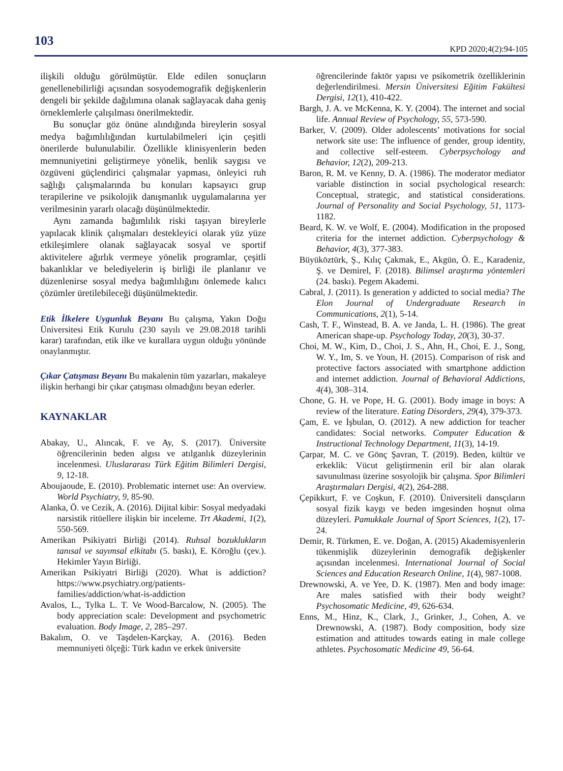103 KPD 2020;4(2):94-105
ilişkili olduğu görülmüştür. Elde edilen sonuçların genellenebilirliği açısından sosyodemografik değişkenlerin dengeli bir şekilde dağılımına olanak sağlayacak daha geniş örneklemlerle çalışılması önerilmektedir.
Bu sonuçlar göz önüne alındığında bireylerin sosyal medya bağımlılığından kurtulabilmeleri için çeşitli önerilerde bulunulabilir. Özellikle klinisyenlerin beden memnuniyetini geliştirmeye yönelik, benlik saygısı ve özgüveni güçlendirici çalışmalar yapması, önleyici ruh sağlığı çalışmalarında bu konuları kapsayıcı grup terapilerine ve psikolojik danışmanlık uygulamalarına yer verilmesinin yararlı olacağı düşünülmektedir.
Aynı zamanda bağımlılık riski taşıyan bireylerle yapılacak klinik çalışmaları destekleyici olarak yüz yüze etkileşimlere olanak sağlayacak sosyal ve sportif aktivitelere ağırlık vermeye yönelik programlar, çeşitli bakanlıklar ve belediyelerin iş birliği ile planlanır ve düzenlenirse sosyal medya bağımlılığını önlemede kalıcı çözümler üretilebileceği düşünülmektedir.
Etik İlkelere Uygunluk Beyanı Bu çalışma, Yakın Doğu Üniversitesi Etik Kurulu (230 sayılı ve 29.08.2018 tarihli karar) tarafından, etik ilke ve kurallara uygun olduğu yönünde onaylanmıştır.
Çıkar Çatışması Beyanı Bu makalenin tüm yazarları, makaleye ilişkin herhangi bir çıkar çatışması olmadığını beyan ederler.
KAYNAKLAR
Abakay, U., Alıncak, F. ve Ay, S. (2017). Üniversite öğrencilerinin beden algısı ve atılganlık düzeylerinin incelenmesi. Uluslararası Türk Eğitim Bilimleri Dergisi, 9, 12-18.
Aboujaoude, E. (2010). Problematic internet use: An overview. World Psychiatry, 9, 85-90.
Alanka, Ö. ve Cezik, A. (2016). Dijital kibir: Sosyal medyadaki narsistik ritüellere ilişkin bir inceleme. Trt Akademi, 1(2), 550-569.
Amerikan Psikiyatri Birliği (2014). Ruhsal bozuklukların tanısal ve sayımsal elkitabı (5. baskı), E. Köroğlu (çev.). Hekimler Yayın Birliği.
Amerikan Psikiyatri Birliği (2020). What is addiction? https://www.psychiatry.org/patients-families/addiction/what-is-addiction
Avalos, L., Tylka L. T. Ve Wood-Barcalow, N. (2005). The body appreciation scale: Development and psychometric evaluation. Body Image, 2, 285–297.
Bakalım, O. ve Taşdelen-Karçkay, A. (2016). Beden memnuniyeti ölçeği: Türk kadın ve erkek üniversite
öğrencilerinde faktör yapısı ve psikometrik özelliklerinin değerlendirilmesi. Mersin Üniversitesi Eğitim Fakültesi Dergisi, 12(1), 410-422.
Bargh, J. A. ve McKenna, K. Y. (2004). The internet and social life. Annual Review of Psychology, 55, 573-590.
Barker, V. (2009). Older adolescents’ motivations for social network site use: The influence of gender, group identity, and collective self-esteem. Cyberpsychology and Behavior, 12(2), 209-213.
Baron, R. M. ve Kenny, D. A. (1986). The moderator mediator variable distinction in social psychological research: Conceptual, strategic, and statistical considerations. Journal of Personality and Social Psychology, 51, 1173-1182.
Beard, K. W. ve Wolf, E. (2004). Modification in the proposed criteria for the internet addiction. Cyberpsychology & Behavior, 4(3), 377-383.
Büyüköztürk, Ş., Kılıç Çakmak, E., Akgün, Ö. E., Karadeniz, Ş. ve Demirel, F. (2018). Bilimsel araştırma yöntemleri (24. baskı). Pegem Akademi.
Cabral, J. (2011). Is generation y addicted to social media? The Elon Journal of Undergraduate Research in Communications, 2(1), 5-14.
Cash, T. F., Winstead, B. A. ve Janda, L. H. (1986). The great American shape-up. Psychology Today, 20(3), 30-37.
Choi, M. W., Kim, D., Choi, J. S., Ahn, H., Choi, E. J., Song, W. Y., Im, S. ve Youn, H. (2015). Comparison of risk and protective factors associated with smartphone addiction and internet addiction. Journal of Behavioral Addictions, 4(4), 308–314.
Chone, G. H. ve Pope, H. G. (2001). Body image in boys: A review of the literature. Eating Disorders, 29(4), 379-373.
Çam, E. ve İşbulan, O. (2012). A new addiction for teacher candidates: Social networks. Computer Education & Instructional Technology Department, 11(3), 14-19.
Çarpar, M. C. ve Gönç Şavran, T. (2019). Beden, kültür ve erkeklik: Vücut geliştirmenin eril bir alan olarak savunulması üzerine sosyolojik bir çalışma. Spor Bilimleri Araştırmaları Dergisi, 4(2), 264-288.
Çepikkurt, F. ve Coşkun, F. (2010). Üniversiteli dansçıların sosyal fizik kaygı ve beden imgesinden hoşnut olma düzeyleri. Pamukkale Journal of Sport Sciences, 1(2), 17-24.
Demir, R. Türkmen, E. ve. Doğan, A. (2015) Akademisyenlerin tükenmişlik düzeylerinin demografik değişkenler açısından incelenmesi. International Journal of Social Sciences and Education Research Online, 1(4), 987-1008.
Drewnowski, A. ve Yee, D. K. (1987). Men and body image: Are males satisfied with their body weight? Psychosomatic Medicine, 49, 626-634.
Enns, M., Hinz, K., Clark, J., Grinker, J., Cohen, A. ve Drewnowski, A. (1987). Body composition, body size estimation and attitudes towards eating in male college athletes. Psychosomatic Medicine 49, 56-64.